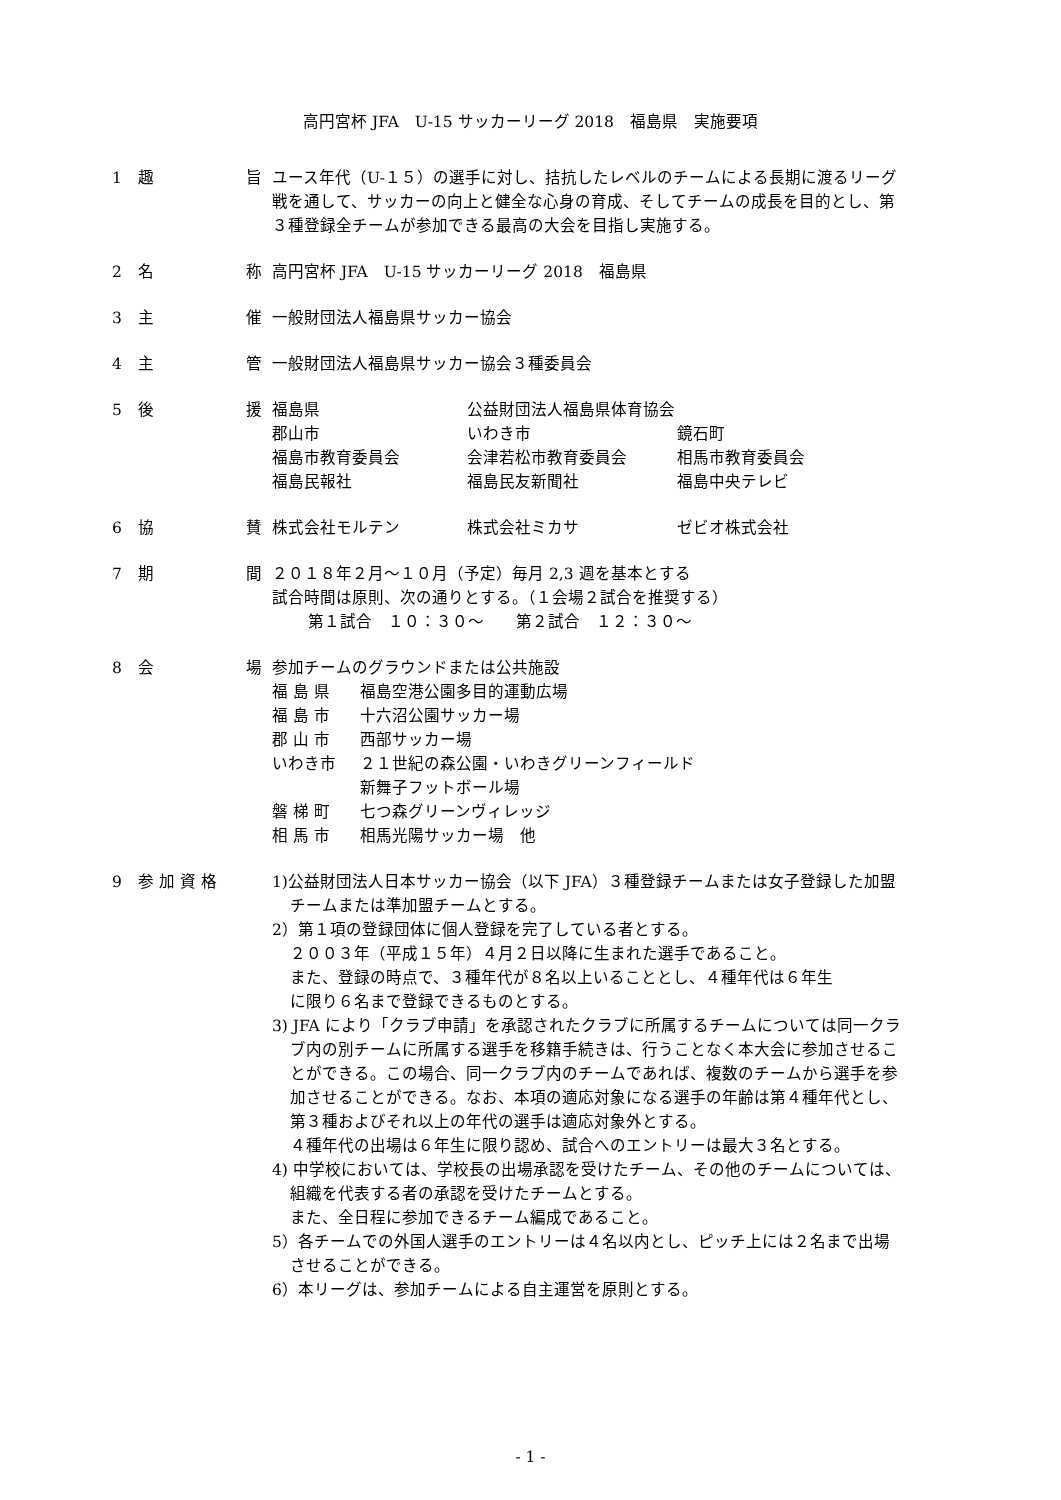高円宮杯 JFA　U-15 サッカーリーグ 2018　福島県　実施要項
1　趣 旨 ユース年代（U-１５）の選手に対し、拮抗したレベルのチームによる長期に渡るリーグ
戦を通して、サッカーの向上と健全な心身の育成、そしてチームの成長を目的とし、第
３種登録全チームが参加できる最高の大会を目指し実施する。
2　名 称 高円宮杯 JFA　U-15 サッカーリーグ 2018　福島県
3　主 催 一般財団法人福島県サッカー協会
4　主 管 一般財団法人福島県サッカー協会３種委員会
5　後 援 福島県 公益財団法人福島県体育協会 郡山市 いわき市 鏡石町 福島市教育委員会 会津若松市教育委員会 相馬市教育委員会 福島民報社 福島民友新聞社 福島中央テレビ
6　協 賛 株式会社モルテン 株式会社ミカサ ゼビオ株式会社
7　期 間 ２０１８年２月～１０月（予定）毎月 2,3 週を基本とする
試合時間は原則、次の通りとする。（１会場２試合を推奨する）
第１試合　１０：３０～　　第２試合　１２：３０～
8　会 場 参加チームのグラウンドまたは公共施設
福 島 県 福島空港公園多目的運動広場 福 島 市 十六沼公園サッカー場 郡 山 市 西部サッカー場 いわき市 ２１世紀の森公園・いわきグリーンフィールド 新舞子フットボール場 磐 梯 町 七つ森グリーンヴィレッジ 相 馬 市 相馬光陽サッカー場　他
9　参 加 資 格 1)公益財団法人日本サッカー協会（以下 JFA）３種登録チームまたは女子登録した加盟
チームまたは準加盟チームとする。
2）第１項の登録団体に個人登録を完了している者とする。
２００３年（平成１５年）４月２日以降に生まれた選手であること。
また、登録の時点で、３種年代が８名以上いることとし、４種年代は６年生
に限り６名まで登録できるものとする。
3) JFA により「クラブ申請」を承認されたクラブに所属するチームについては同一クラ
ブ内の別チームに所属する選手を移籍手続きは、行うことなく本大会に参加させるこ
とができる。この場合、同一クラブ内のチームであれば、複数のチームから選手を参
加させることができる。なお、本項の適応対象になる選手の年齢は第４種年代とし、
第３種およびそれ以上の年代の選手は適応対象外とする。
４種年代の出場は６年生に限り認め、試合へのエントリーは最大３名とする。
4) 中学校においては、学校長の出場承認を受けたチーム、その他のチームについては、
組織を代表する者の承認を受けたチームとする。
また、全日程に参加できるチーム編成であること。
5）各チームでの外国人選手のエントリーは４名以内とし、ピッチ上には２名まで出場
させることができる。
6）本リーグは、参加チームによる自主運営を原則とする。
- 1 -